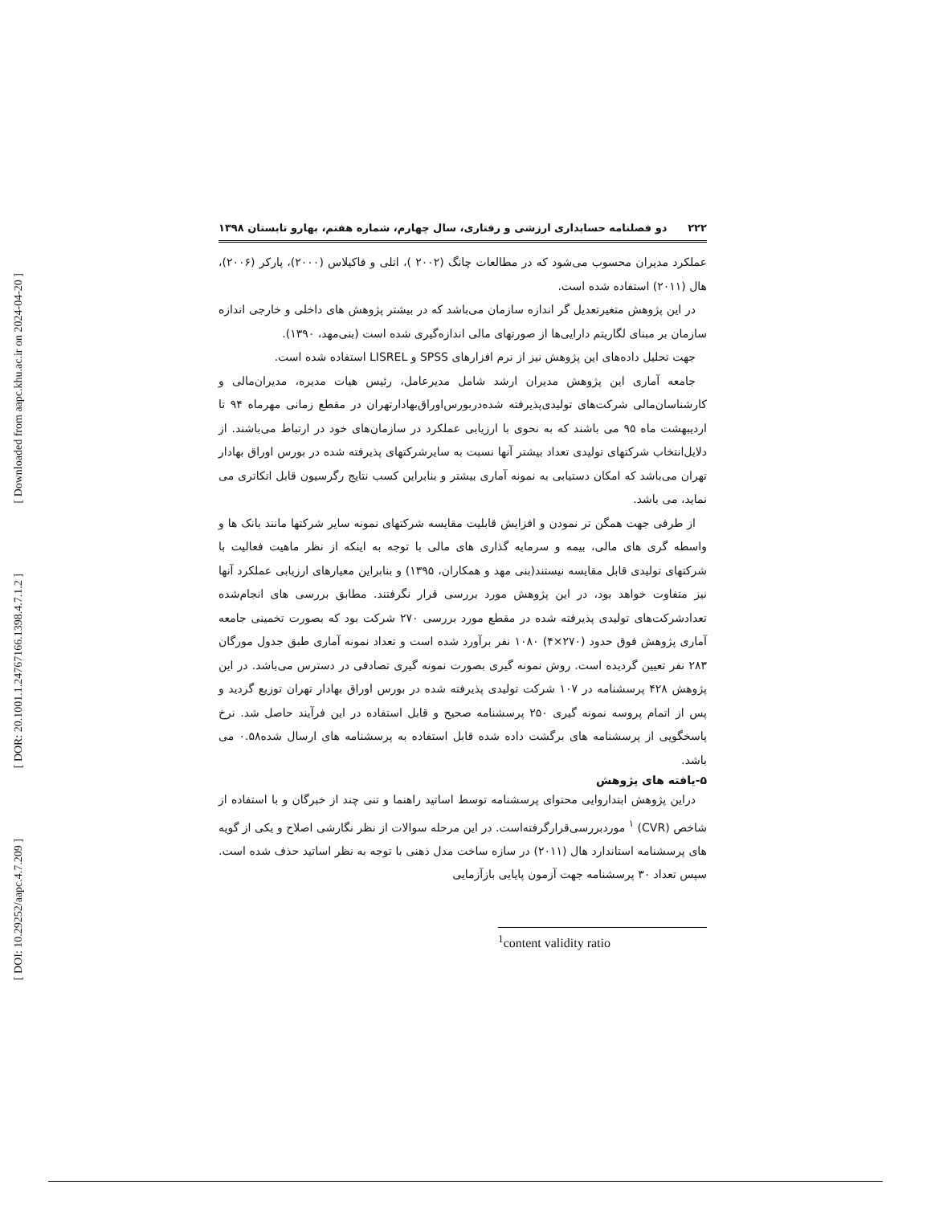[ Downloaded from aapc.khu.ac.ir on 2024-04-20 ]
[ DOR: 20.1001.1.24767166.1398.4.7.1.2 ]
[ DOI: 10.29252/aapc.4.7.209 ]
۲۲۲ دو فصلنامه حسابداری ارزشی و رفتاری، سال چهارم، شماره هفتم، بهارو تابستان ۱۳۹۸
عملکرد مدیران محسوب می‌شود که در مطالعات چانگ (۲۰۰۲ )، اتلی و فاکیلاس (۲۰۰۰)، پارکر (۲۰۰۶)، هال (۲۰۱۱) استفاده شده است.
در این پژوهش متغیرتعدیل گر اندازه سازمان می‌باشد که در بیشتر پژوهش های داخلی و خارجی اندازه سازمان بر مبنای لگاریتم دارایی‌ها از صورتهای مالی اندازه‌گیری شده است (بنی‌مهد، ۱۳۹۰).
جهت تحلیل داده‌های این پژوهش نیز از نرم افزارهای SPSS و LISREL استفاده شده است.
جامعه آماری این پژوهش مدیران ارشد شامل مدیرعامل، رئیس هیات مدیره، مدیران‌مالی و کارشناسان‌مالی شرکت‌های تولیدی‌پذیرفته شده‌دربورس‌اوراق‌بهادارتهران در مقطع زمانی مهرماه ۹۴ تا اردیبهشت ماه ۹۵ می باشند که به نحوی با ارزیابی عملکرد در سازمان‌های خود در ارتباط می‌باشند. از دلایل‌انتخاب شرکتهای تولیدی تعداد بیشتر آنها نسبت به سایرشرکتهای پذیرفته شده در بورس اوراق بهادار تهران می‌باشد که امکان دستیابی به نمونه آماری بیشتر و بنابراین کسب نتایج رگرسیون قابل اتکاتری می نماید، می باشد.
از طرفی جهت همگن تر نمودن و افزایش قابلیت مقایسه شرکتهای نمونه سایر شرکتها مانند بانک ها و واسطه گری های مالی، بیمه و سرمایه گذاری های مالی با توجه به اینکه از نظر ماهیت فعالیت با شرکتهای تولیدی قابل مقایسه نیستند(بنی مهد و همکاران، ۱۳۹۵) و بنابراین معیارهای ارزیابی عملکرد آنها نیز متفاوت خواهد بود، در این پژوهش مورد بررسی قرار نگرفتند. مطابق بررسی های انجام‌شده تعدادشرکت‌های تولیدی پذیرفته شده در مقطع مورد بررسی ۲۷۰ شرکت بود که بصورت تخمینی جامعه آماری پژوهش فوق حدود (۲۷۰×۴) ۱۰۸۰ نفر برآورد شده است و تعداد نمونه آماری طبق جدول مورگان ۲۸۳ نفر تعیین گردیده است. روش نمونه گیری بصورت نمونه گیری تصادفی در دسترس می‌باشد. در این پژوهش ۴۲۸ پرسشنامه در ۱۰۷ شرکت تولیدی پذیرفته شده در بورس اوراق بهادار تهران توزیع گردید و پس از اتمام پروسه نمونه گیری ۲۵۰ پرسشنامه صحیح و قابل استفاده در این فرآیند حاصل شد. نرخ پاسخگویی از پرسشنامه های برگشت داده شده قابل استفاده به پرسشنامه های ارسال شده۰.۵۸ می باشد.
۵-یافته های پژوهش
دراین پژوهش ابتداروایی محتوای پرسشنامه توسط اساتید راهنما و تنی چند از خبرگان و با استفاده از شاخص (CVR) <sup>۱</sup> موردبررسی‌قرارگرفته‌است. در این مرحله سوالات از نظر نگارشی اصلاح و یکی از گویه های پرسشنامه استاندارد هال (۲۰۱۱) در سازه ساخت مدل ذهنی با توجه به نظر اساتید حذف شده است. سپس تعداد ۳۰ پرسشنامه جهت آزمون پایایی بازآزمایی
<sup>1</sup> content validity ratio